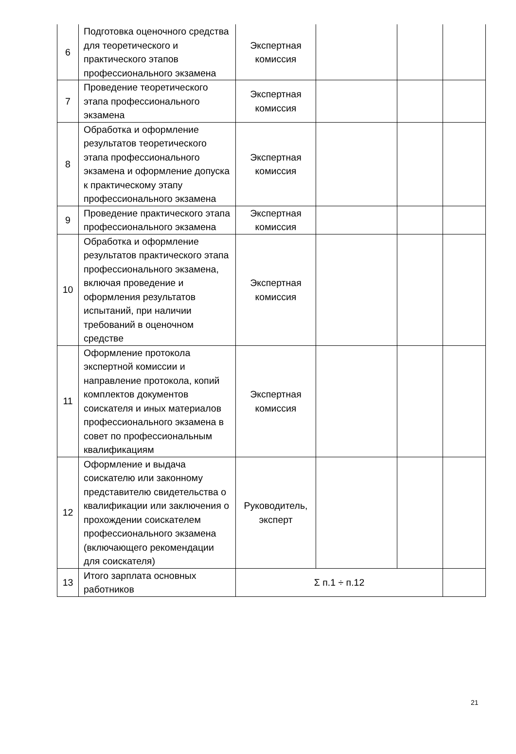| 6 | Подготовка оценочного средства для теоретического и практического этапов профессионального экзамена | Экспертная комиссия | | | |
| 7 | Проведение теоретического этапа профессионального экзамена | Экспертная комиссия | | | |
| 8 | Обработка и оформление результатов теоретического этапа профессионального экзамена и оформление допуска к практическому этапу профессионального экзамена | Экспертная комиссия | | | |
| 9 | Проведение практического этапа профессионального экзамена | Экспертная комиссия | | | |
| 10 | Обработка и оформление результатов практического этапа профессионального экзамена, включая проведение и оформления результатов испытаний, при наличии требований в оценочном средстве | Экспертная комиссия | | | |
| 11 | Оформление протокола экспертной комиссии и направление протокола, копий комплектов документов соискателя и иных материалов профессионального экзамена в совет по профессиональным квалификациям | Экспертная комиссия | | | |
| 12 | Оформление и выдача соискателю или законному представителю свидетельства о квалификации или заключения о прохождении соискателем профессионального экзамена (включающего рекомендации для соискателя) | Руководитель, эксперт | | | |
| 13 | Итого зарплата основных работников | Σ п.1 ÷ п.12 | | | |
21